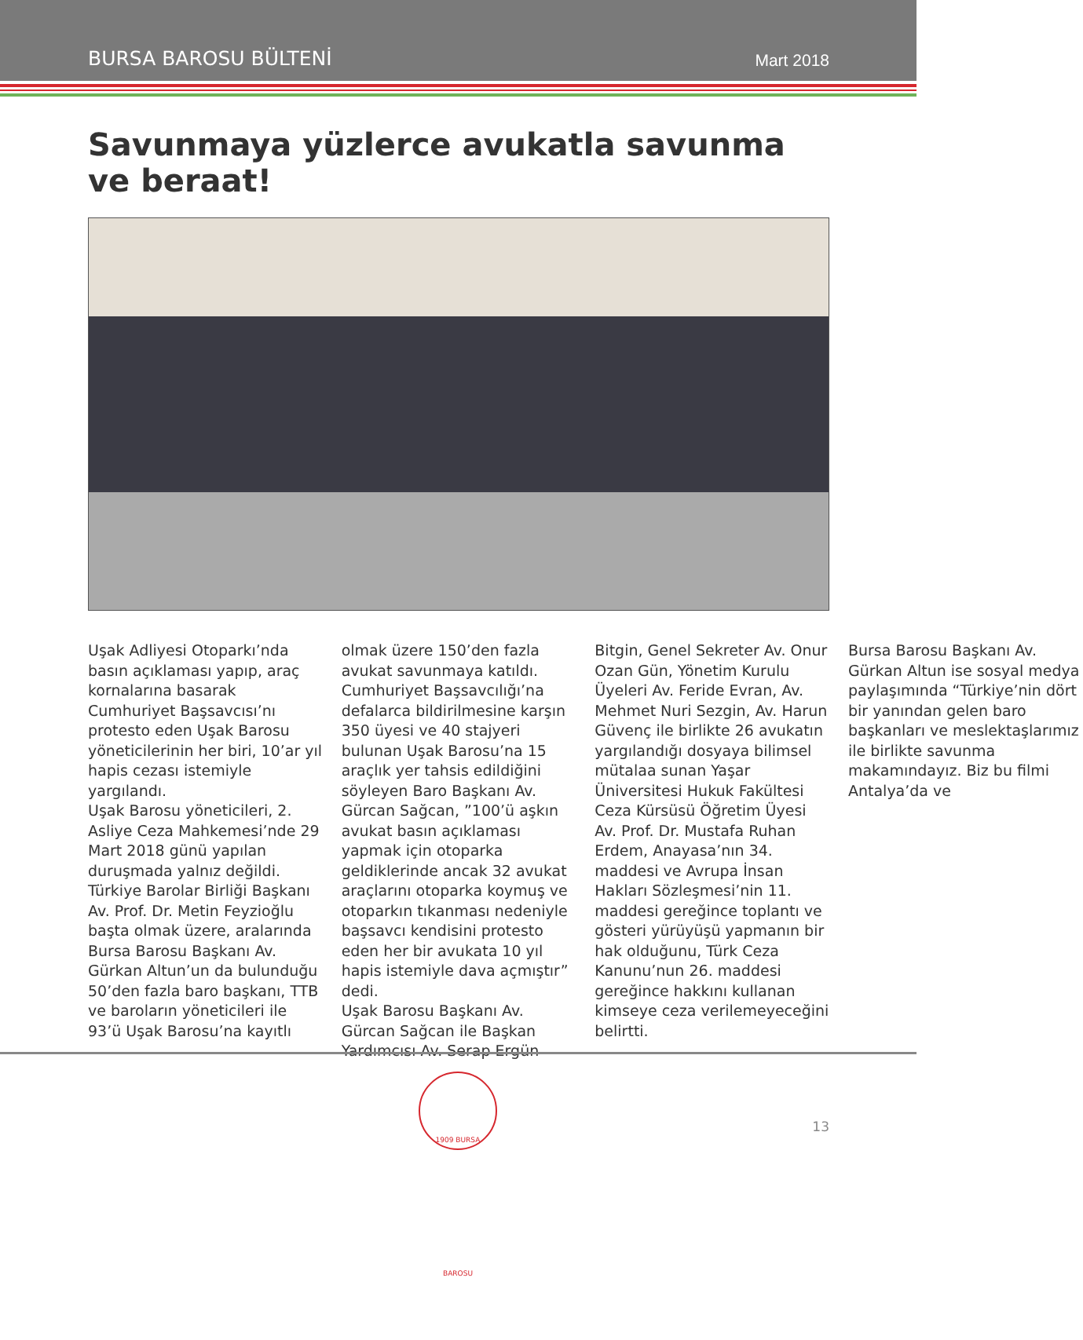BURSA BAROSU BÜLTENİ Mart 2018
Savunmaya yüzlerce avukatla savunma ve beraat!
Uşak Adliyesi Otoparkı’nda basın açıklaması yapıp, araç kornalarına basarak Cumhuriyet Başsavcısı’nı protesto eden Uşak Barosu yöneticilerinin her biri, 10’ar yıl hapis cezası istemiyle yargılandı.
Uşak Barosu yöneticileri, 2. Asliye Ceza Mahkemesi’nde 29 Mart 2018 günü yapılan duruşmada yalnız değildi. Türkiye Barolar Birliği Başkanı Av. Prof. Dr. Metin Feyzioğlu başta olmak üzere, aralarında Bursa Barosu Başkanı Av. Gürkan Altun’un da bulunduğu 50’den fazla baro başkanı, TTB ve baroların yöneticileri ile 93’ü Uşak Barosu’na kayıtlı olmak üzere 150’den fazla avukat savunmaya katıldı.
Cumhuriyet Başsavcılığı’na defalarca bildirilmesine karşın 350 üyesi ve 40 stajyeri bulunan Uşak Barosu’na 15 araçlık yer tahsis edildiğini söyleyen Baro Başkanı Av. Gürcan Sağcan, ”100’ü aşkın avukat basın açıklaması yapmak için otoparka geldiklerinde ancak 32 avukat araçlarını otoparka koymuş ve otoparkın tıkanması nedeniyle başsavcı kendisini protesto eden her bir avukata 10 yıl hapis istemiyle dava açmıştır” dedi.
Uşak Barosu Başkanı Av. Gürcan Sağcan ile Başkan Yardımcısı Av. Serap Ergün Bitgin, Genel Sekreter Av. Onur Ozan Gün, Yönetim Kurulu Üyeleri Av. Feride Evran, Av. Mehmet Nuri Sezgin, Av. Harun Güvenç ile birlikte 26 avukatın yargılandığı dosyaya bilimsel mütalaa sunan Yaşar Üniversitesi Hukuk Fakültesi Ceza Kürsüsü Öğretim Üyesi Av. Prof. Dr. Mustafa Ruhan Erdem, Anayasa’nın 34. maddesi ve Avrupa İnsan Hakları Sözleşmesi’nin 11. maddesi gereğince toplantı ve gösteri yürüyüşü yapmanın bir hak olduğunu, Türk Ceza Kanunu’nun 26. maddesi gereğince hakkını kullanan kimseye ceza verilemeyeceğini belirtti.
Bursa Barosu Başkanı Av. Gürkan Altun ise sosyal medya paylaşımında “Türkiye’nin dört bir yanından gelen baro başkanları ve meslektaşlarımız ile birlikte savunma makamındayız. Biz bu filmi Antalya’da ve
1909 BURSA BAROSU
13